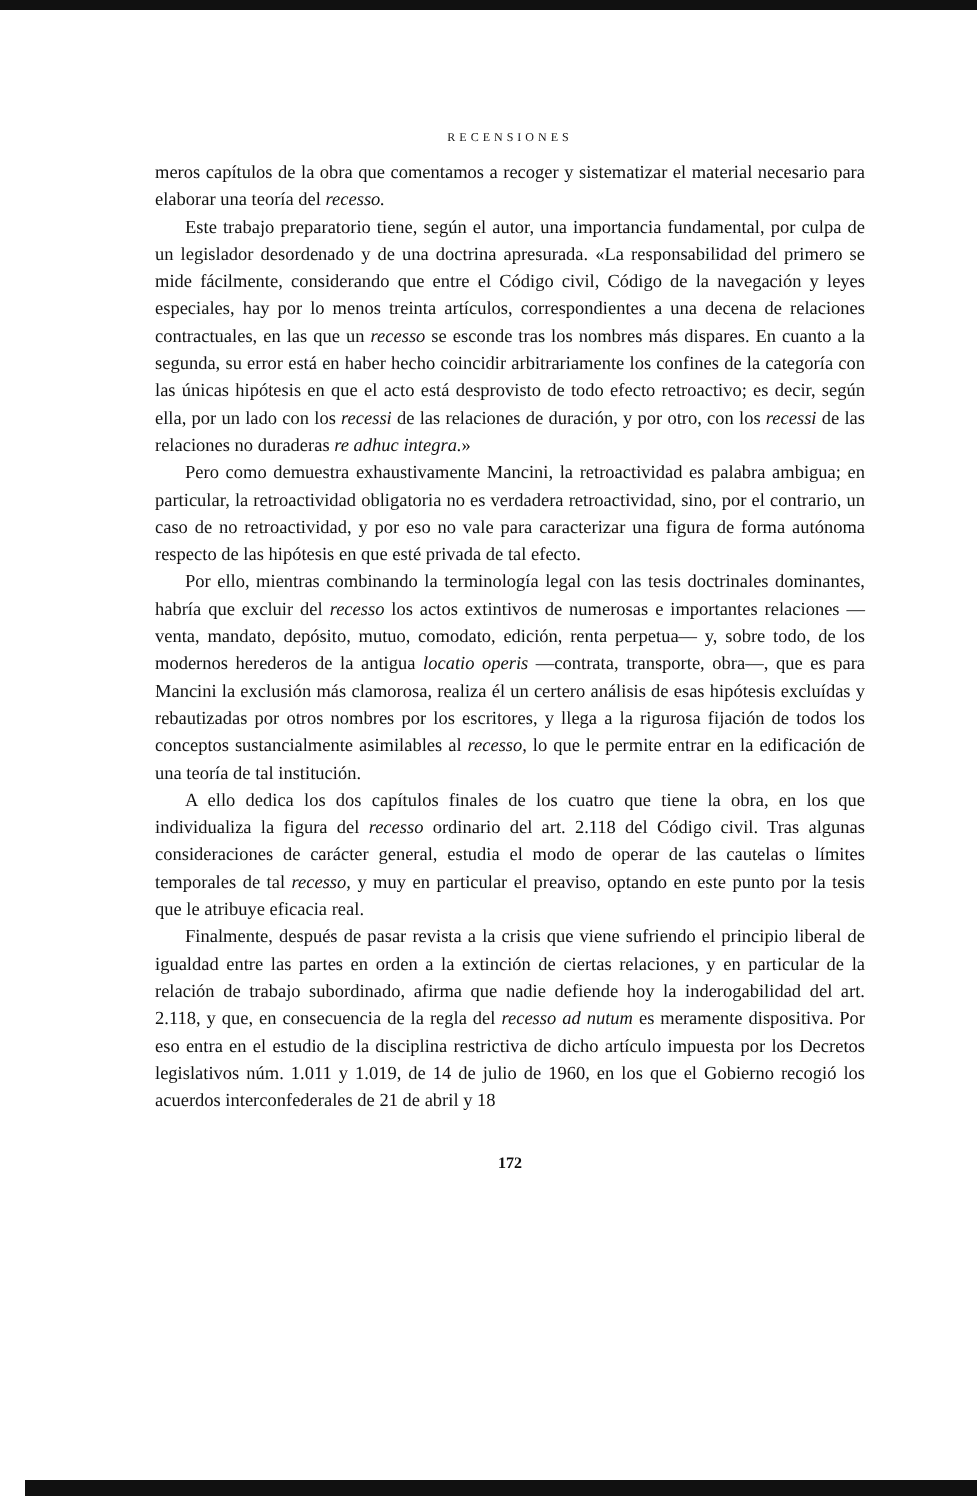RECENSIONES
meros capítulos de la obra que comentamos a recoger y sistematizar el material necesario para elaborar una teoría del recesso.
Este trabajo preparatorio tiene, según el autor, una importancia fundamental, por culpa de un legislador desordenado y de una doctrina apresurada. «La responsabilidad del primero se mide fácilmente, considerando que entre el Código civil, Código de la navegación y leyes especiales, hay por lo menos treinta artículos, correspondientes a una decena de relaciones contractuales, en las que un recesso se esconde tras los nombres más dispares. En cuanto a la segunda, su error está en haber hecho coincidir arbitrariamente los confines de la categoría con las únicas hipótesis en que el acto está desprovisto de todo efecto retroactivo; es decir, según ella, por un lado con los recessi de las relaciones de duración, y por otro, con los recessi de las relaciones no duraderas re adhuc integra.»
Pero como demuestra exhaustivamente Mancini, la retroactividad es palabra ambigua; en particular, la retroactividad obligatoria no es verdadera retroactividad, sino, por el contrario, un caso de no retroactividad, y por eso no vale para caracterizar una figura de forma autónoma respecto de las hipótesis en que esté privada de tal efecto.
Por ello, mientras combinando la terminología legal con las tesis doctrinales dominantes, habría que excluir del recesso los actos extintivos de numerosas e importantes relaciones —venta, mandato, depósito, mutuo, comodato, edición, renta perpetua— y, sobre todo, de los modernos herederos de la antigua locatio operis —contrata, transporte, obra—, que es para Mancini la exclusión más clamorosa, realiza él un certero análisis de esas hipótesis excluídas y rebautizadas por otros nombres por los escritores, y llega a la rigurosa fijación de todos los conceptos sustancialmente asimilables al recesso, lo que le permite entrar en la edificación de una teoría de tal institución.
A ello dedica los dos capítulos finales de los cuatro que tiene la obra, en los que individualiza la figura del recesso ordinario del art. 2.118 del Código civil. Tras algunas consideraciones de carácter general, estudia el modo de operar de las cautelas o límites temporales de tal recesso, y muy en particular el preaviso, optando en este punto por la tesis que le atribuye eficacia real.
Finalmente, después de pasar revista a la crisis que viene sufriendo el principio liberal de igualdad entre las partes en orden a la extinción de ciertas relaciones, y en particular de la relación de trabajo subordinado, afirma que nadie defiende hoy la inderogabilidad del art. 2.118, y que, en consecuencia de la regla del recesso ad nutum es meramente dispositiva. Por eso entra en el estudio de la disciplina restrictiva de dicho artículo impuesta por los Decretos legislativos núm. 1.011 y 1.019, de 14 de julio de 1960, en los que el Gobierno recogió los acuerdos interconfederales de 21 de abril y 18
172